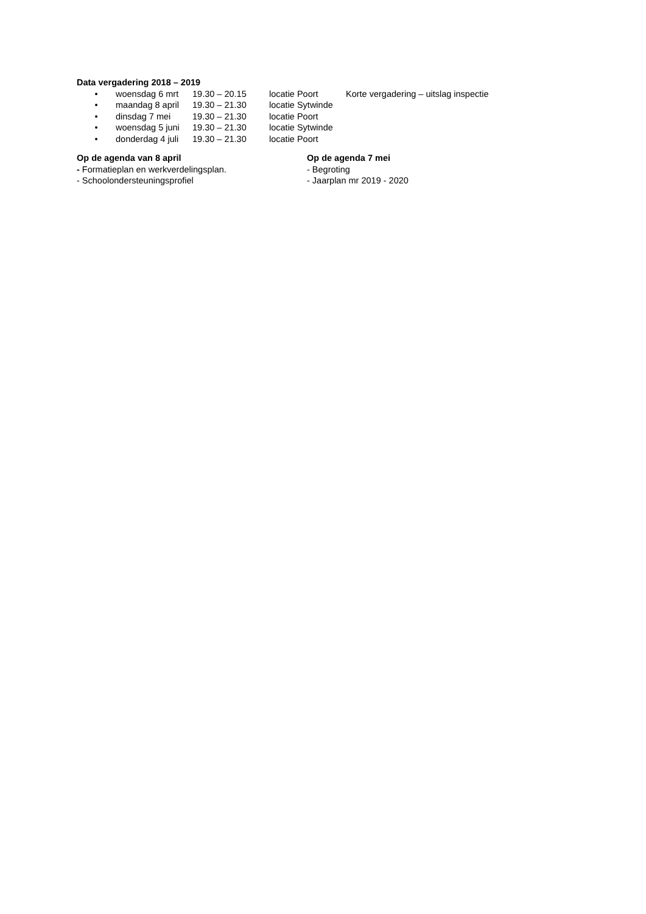Data vergadering 2018 – 2019
| • | woensdag 6 mrt | 19.30 – 20.15 | locatie Poort | Korte vergadering – uitslag inspectie |
| • | maandag 8 april | 19.30 – 21.30 | locatie Sytwinde | |
| • | dinsdag 7 mei | 19.30 – 21.30 | locatie Poort | |
| • | woensdag 5 juni | 19.30 – 21.30 | locatie Sytwinde | |
| • | donderdag 4 juli | 19.30 – 21.30 | locatie Poort | |
Op de agenda van 8 april
- Formatieplan en werkverdelingsplan.
- Schoolondersteuningsprofiel
Op de agenda 7 mei
- Begroting
- Jaarplan mr 2019 - 2020